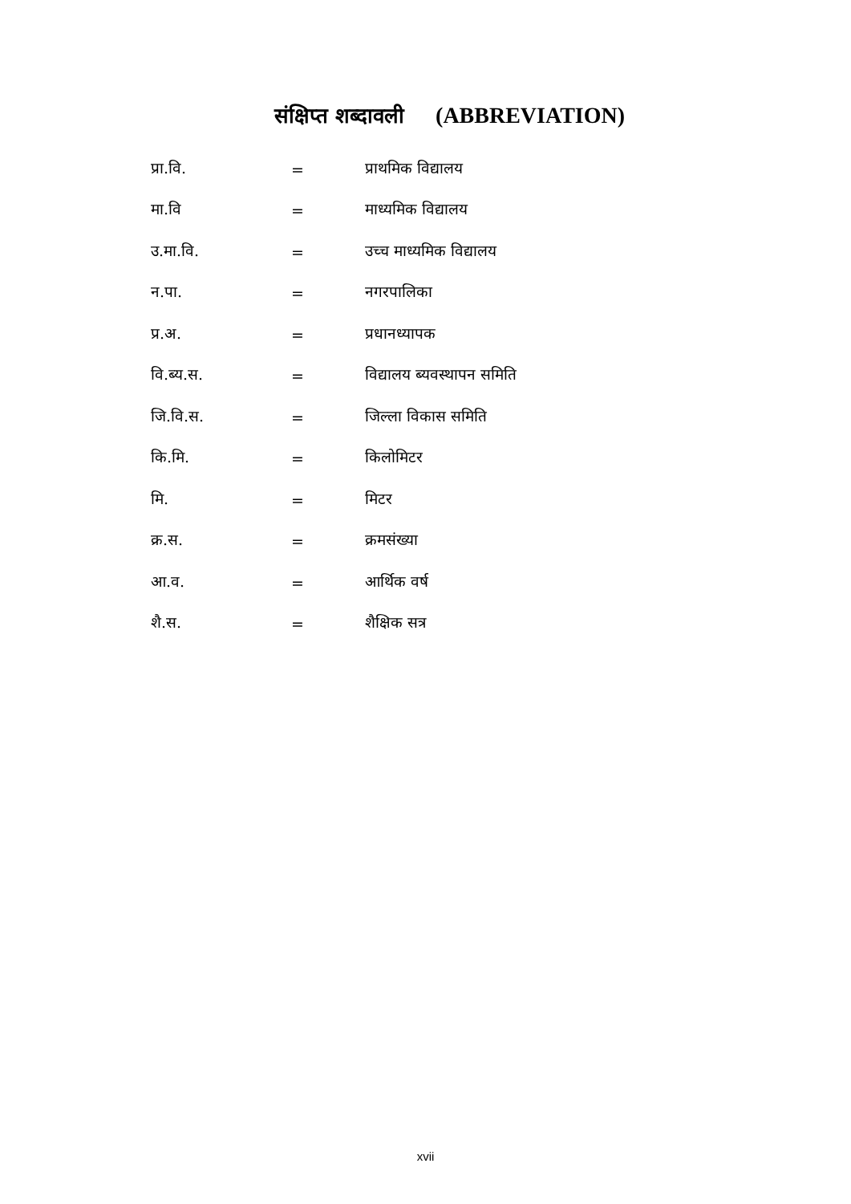संक्षिप्त शब्दावली (ABBREVIATION)
| प्रा.वि. | = | प्राथमिक विद्यालय |
| मा.वि | = | माध्यमिक विद्यालय |
| उ.मा.वि. | = | उच्च माध्यमिक विद्यालय |
| न.पा. | = | नगरपालिका |
| प्र.अ. | = | प्रधानध्यापक |
| वि.ब्य.स. | = | विद्यालय ब्यवस्थापन समिति |
| जि.वि.स. | = | जिल्ला विकास समिति |
| कि.मि. | = | किलोमिटर |
| मि. | = | मिटर |
| क्र.स. | = | क्रमसंख्या |
| आ.व. | = | आर्थिक वर्ष |
| शै.स. | = | शैक्षिक सत्र |
xvii